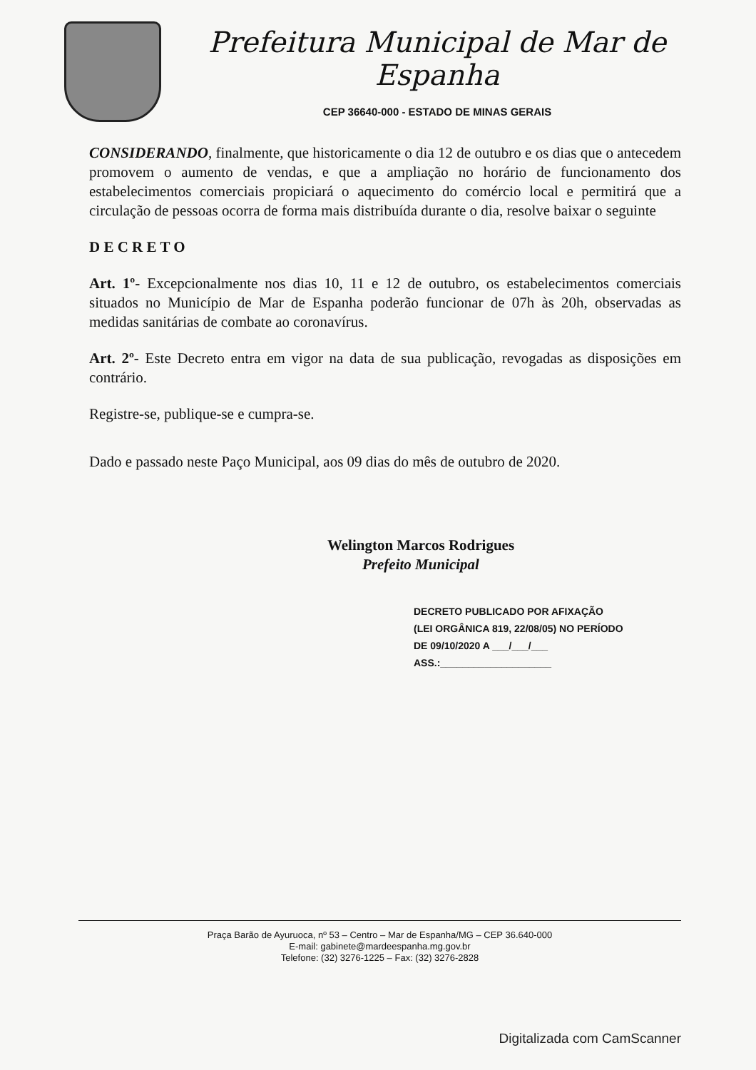Prefeitura Municipal de Mar de Espanha
CEP 36640-000 - ESTADO DE MINAS GERAIS
CONSIDERANDO, finalmente, que historicamente o dia 12 de outubro e os dias que o antecedem promovem o aumento de vendas, e que a ampliação no horário de funcionamento dos estabelecimentos comerciais propiciará o aquecimento do comércio local e permitirá que a circulação de pessoas ocorra de forma mais distribuída durante o dia, resolve baixar o seguinte
D E C R E T O
Art. 1º- Excepcionalmente nos dias 10, 11 e 12 de outubro, os estabelecimentos comerciais situados no Município de Mar de Espanha poderão funcionar de 07h às 20h, observadas as medidas sanitárias de combate ao coronavírus.
Art. 2º- Este Decreto entra em vigor na data de sua publicação, revogadas as disposições em contrário.
Registre-se, publique-se e cumpra-se.
Dado e passado neste Paço Municipal, aos 09 dias do mês de outubro de 2020.
Welington Marcos Rodrigues
Prefeito Municipal
DECRETO PUBLICADO POR AFIXAÇÃO
(LEI ORGÂNICA 819, 22/08/05) NO PERÍODO
DE 09/10/2020 A ___/___/___
ASS.:____________________
Praça Barão de Ayuruoca, nº 53 – Centro – Mar de Espanha/MG – CEP 36.640-000
E-mail: gabinete@mardeespanha.mg.gov.br
Telefone: (32) 3276-1225 – Fax: (32) 3276-2828
Digitalizada com CamScanner